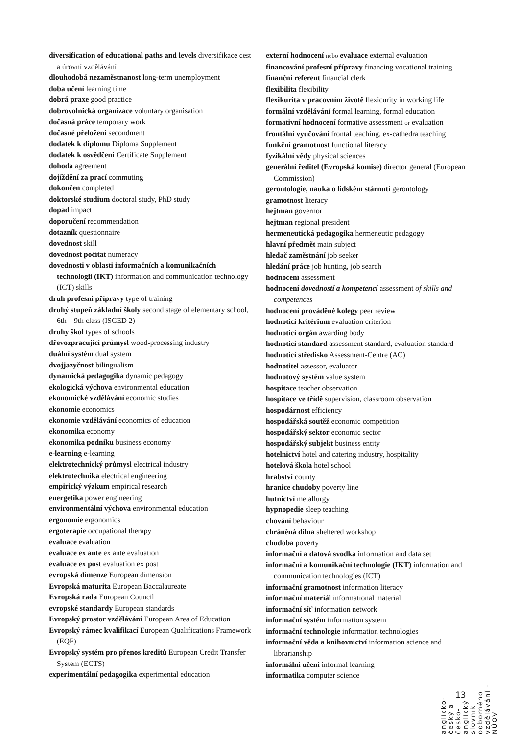diversification of educational paths and levels diversifikace cest a úrovní vzdělávání
dlouhodobá nezaměstnanost long-term unemployment
doba učení learning time
dobrá praxe good practice
dobrovolnická organizace voluntary organisation
dočasná práce temporary work
dočasné přeložení secondment
dodatek k diplomu Diploma Supplement
dodatek k osvědčení Certificate Supplement
dohoda agreement
dojíždění za prací commuting
dokončen completed
doktorské studium doctoral study, PhD study
dopad impact
doporučení recommendation
dotazník questionnaire
dovednost skill
dovednost počítat numeracy
dovednosti v oblasti informačních a komunikačních technologií (IKT) information and communication technology (ICT) skills
druh profesní přípravy type of training
druhý stupeň základní školy second stage of elementary school, 6th – 9th class (ISCED 2)
druhy škol types of schools
dřevozpracující průmysl wood-processing industry
duální systém dual system
dvojjazyčnost bilingualism
dynamická pedagogika dynamic pedagogy
ekologická výchova environmental education
ekonomické vzdělávání economic studies
ekonomie economics
ekonomie vzdělávání economics of education
ekonomika economy
ekonomika podniku business economy
e-learning e-learning
elektrotechnický průmysl electrical industry
elektrotechnika electrical engineering
empirický výzkum empirical research
energetika power engineering
environmentální výchova environmental education
ergonomie ergonomics
ergoterapie occupational therapy
evaluace evaluation
evaluace ex ante ex ante evaluation
evaluace ex post evaluation ex post
evropská dimenze European dimension
Evropská maturita European Baccalaureate
Evropská rada European Council
evropské standardy European standards
Evropský prostor vzdělávání European Area of Education
Evropský rámec kvalifikací European Qualifications Framework (EQF)
Evropský systém pro přenos kreditů European Credit Transfer System (ECTS)
experimentální pedagogika experimental education
externí hodnocení nebo evaluace external evaluation
financování profesní přípravy financing vocational training
finanční referent financial clerk
flexibilita flexibility
flexikurita v pracovním životě flexicurity in working life
formální vzdělávání formal learning, formal education
formativní hodnocení formative assessment or evaluation
frontální vyučování frontal teaching, ex-cathedra teaching
funkční gramotnost functional literacy
fyzikální vědy physical sciences
generální ředitel (Evropská komise) director general (European Commission)
gerontologie, nauka o lidském stárnutí gerontology
gramotnost literacy
hejtman governor
hejtman regional president
hermeneutická pedagogika hermeneutic pedagogy
hlavní předmět main subject
hledač zaměstnání job seeker
hledání práce job hunting, job search
hodnocení assessment
hodnocení dovedností a kompetencí assessment of skills and competences
hodnocení prováděné kolegy peer review
hodnoticí kritérium evaluation criterion
hodnoticí orgán awarding body
hodnoticí standard assessment standard, evaluation standard
hodnoticí středisko Assessment-Centre (AC)
hodnotitel assessor, evaluator
hodnotový systém value system
hospitace teacher observation
hospitace ve třídě supervision, classroom observation
hospodárnost efficiency
hospodářská soutěž economic competition
hospodářský sektor economic sector
hospodářský subjekt business entity
hotelnictví hotel and catering industry, hospitality
hotelová škola hotel school
hrabství county
hranice chudoby poverty line
hutnictví metallurgy
hypnopedie sleep teaching
chování behaviour
chráněná dílna sheltered workshop
chudoba poverty
informační a datová svodka information and data set
informační a komunikační technologie (IKT) information and communication technologies (ICT)
informační gramotnost information literacy
informační materiál informational material
informační síť information network
informační systém information system
informační technologie information technologies
informační věda a knihovnictví information science and librarianship
informální učení informal learning
informatika computer science
13
anglicko-český a česko-anglický slovník odborného vzdělávání - NÚOV